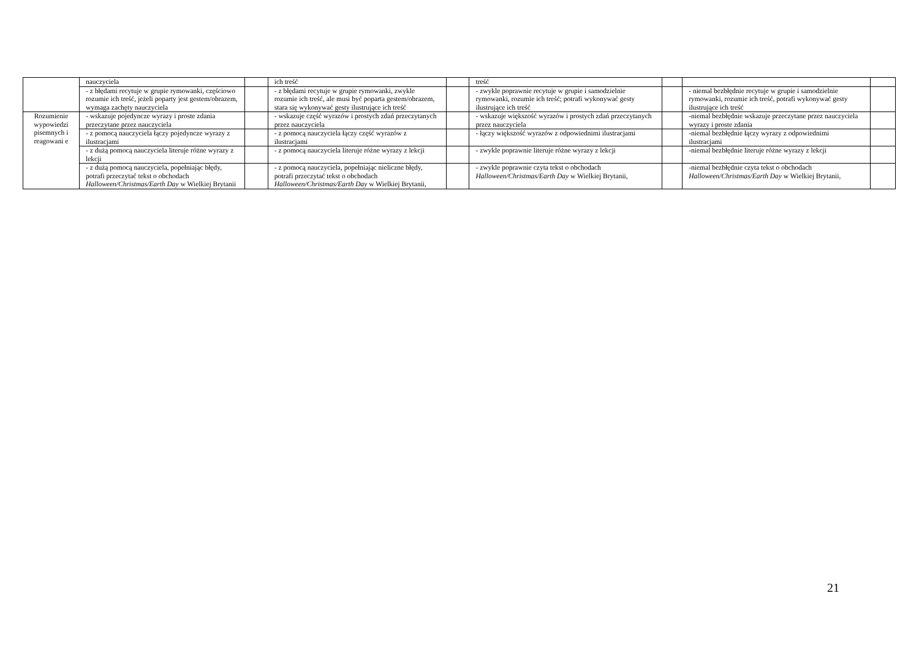| | nauczyciela | | ich treść | | treść | | | |
| | - z błędami recytuje w grupie rymowanki, częściowo rozumie ich treść, jeżeli poparty jest gestem/obrazem, wymaga zachęty nauczyciela | | - z błędami recytuje w grupie rymowanki, zwykle rozumie ich treść, ale musi być poparta gestem/obrazem, stara się wykonywać gesty ilustrujące ich treść | | - zwykle poprawnie recytuje w grupie i samodzielnie rymowanki, rozumie ich treść; potrafi wykonywać gesty ilustrujące ich treść | | - niemal bezbłędnie recytuje w grupie i samodzielnie rymowanki, rozumie ich treść, potrafi wykonywać gesty ilustrujące ich treść | |
| Rozumienie wypowiedzi pisemnych i reagowani e | - wskazuje pojedyncze wyrazy i proste zdania przeczytane przez nauczyciela | | - wskazuje część wyrazów i prostych zdań przeczytanych przez nauczyciela | | - wskazuje większość wyrazów i prostych zdań przeczytanych przez nauczyciela | | -niemal bezbłędnie wskazuje przeczytane przez nauczyciela wyrazy i proste zdania | |
| | - z pomocą nauczyciela łączy pojedyncze wyrazy z ilustracjami | | - z pomocą nauczyciela łączy część wyrazów z ilustracjami | | - łączy większość wyrazów z odpowiednimi ilustracjami | | -niemal bezbłędnie łączy wyrazy z odpowiednimi ilustracjami | |
| | - z dużą pomocą nauczyciela literuje różne wyrazy z lekcji | | - z pomocą nauczyciela literuje różne wyrazy z lekcji | | - zwykle poprawnie literuje różne wyrazy z lekcji | | -niemal bezbłędnie literuje różne wyrazy z lekcji | |
| | - z dużą pomocą nauczyciela, popełniając błędy, potrafi przeczytać tekst o obchodach Halloween/Christmas/Earth Day w Wielkiej Brytanii | | - z pomocą nauczyciela, popełniając nieliczne błędy, potrafi przeczytać tekst o obchodach Halloween/Christmas/Earth Day w Wielkiej Brytanii, | | - zwykle poprawnie czyta tekst o obchodach Halloween/Christmas/Earth Day w Wielkiej Brytanii, | | -niemal bezbłędnie czyta tekst o obchodach Halloween/Christmas/Earth Day w Wielkiej Brytanii, | |
21